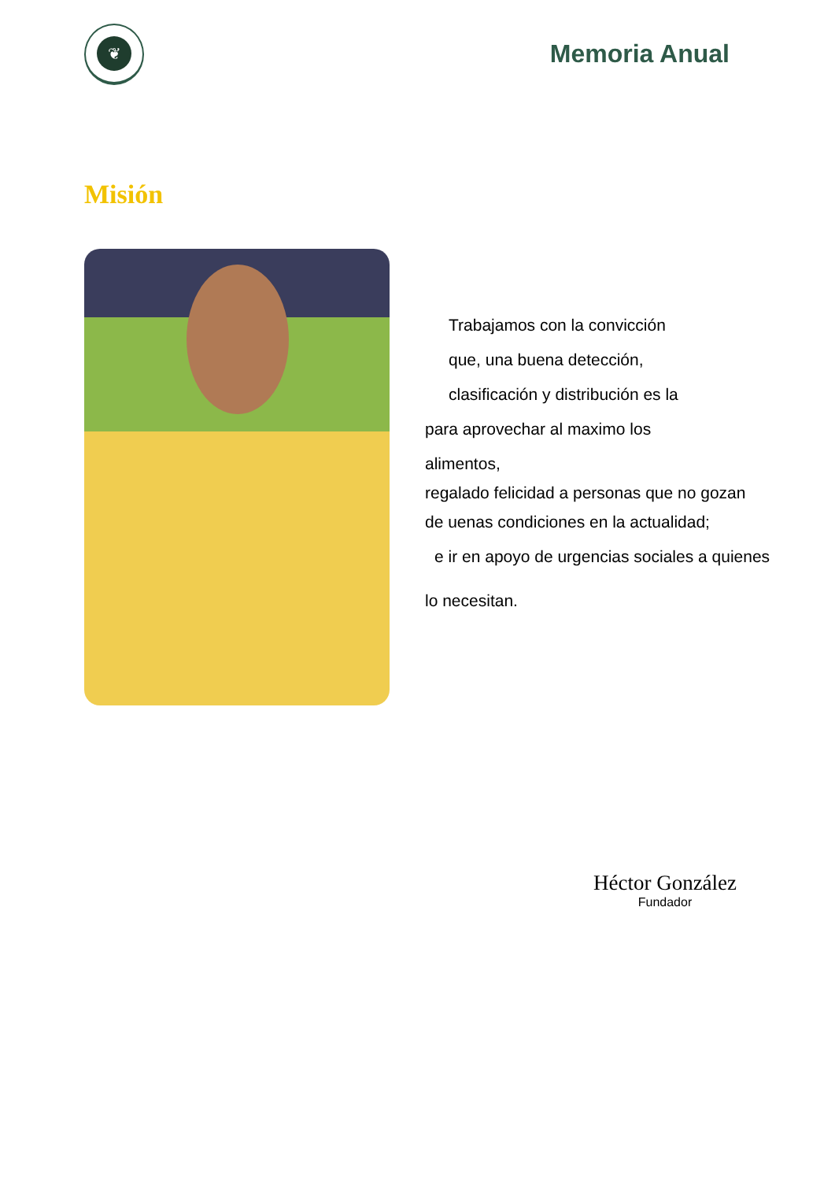❦
Memoria Anual
Misión
Trabajamos con la convicción
que, una buena detección,
clasificación y distribución es la
para aprovechar al maximo los
alimentos,
regalado felicidad a personas que no gozan
de uenas condiciones en la actualidad;
e ir en apoyo de urgencias sociales a quienes
lo necesitan.
Héctor González
Fundador